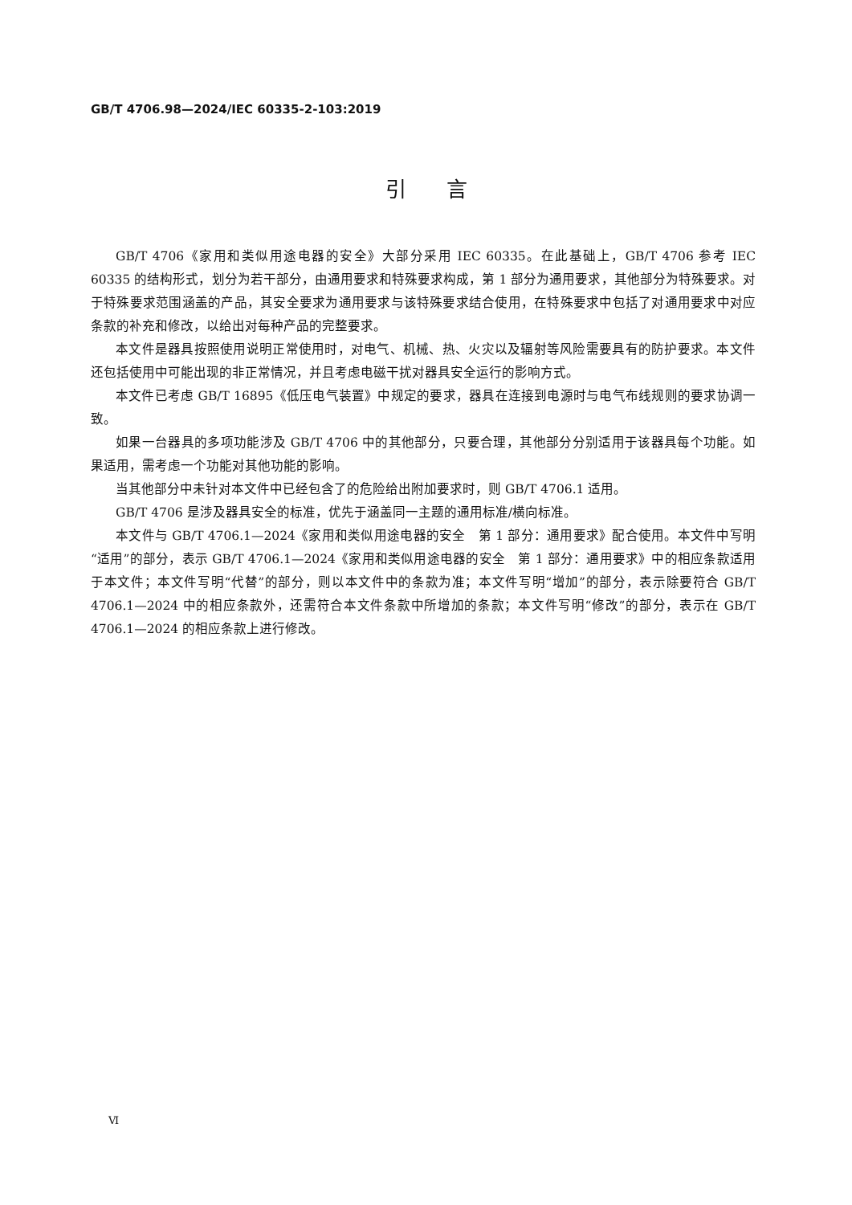GB/T 4706.98—2024/IEC 60335-2-103:2019
引言
GB/T 4706《家用和类似用途电器的安全》大部分采用 IEC 60335。在此基础上，GB/T 4706 参考 IEC 60335 的结构形式，划分为若干部分，由通用要求和特殊要求构成，第 1 部分为通用要求，其他部分为特殊要求。对于特殊要求范围涵盖的产品，其安全要求为通用要求与该特殊要求结合使用，在特殊要求中包括了对通用要求中对应条款的补充和修改，以给出对每种产品的完整要求。
本文件是器具按照使用说明正常使用时，对电气、机械、热、火灾以及辐射等风险需要具有的防护要求。本文件还包括使用中可能出现的非正常情况，并且考虑电磁干扰对器具安全运行的影响方式。
本文件已考虑 GB/T 16895《低压电气装置》中规定的要求，器具在连接到电源时与电气布线规则的要求协调一致。
如果一台器具的多项功能涉及 GB/T 4706 中的其他部分，只要合理，其他部分分别适用于该器具每个功能。如果适用，需考虑一个功能对其他功能的影响。
当其他部分中未针对本文件中已经包含了的危险给出附加要求时，则 GB/T 4706.1 适用。
GB/T 4706 是涉及器具安全的标准，优先于涵盖同一主题的通用标准/横向标准。
本文件与 GB/T 4706.1—2024《家用和类似用途电器的安全　第 1 部分：通用要求》配合使用。本文件中写明“适用”的部分，表示 GB/T 4706.1—2024《家用和类似用途电器的安全　第 1 部分：通用要求》中的相应条款适用于本文件；本文件写明“代替”的部分，则以本文件中的条款为准；本文件写明“增加”的部分，表示除要符合 GB/T 4706.1—2024 中的相应条款外，还需符合本文件条款中所增加的条款；本文件写明“修改”的部分，表示在 GB/T 4706.1—2024 的相应条款上进行修改。
Ⅵ